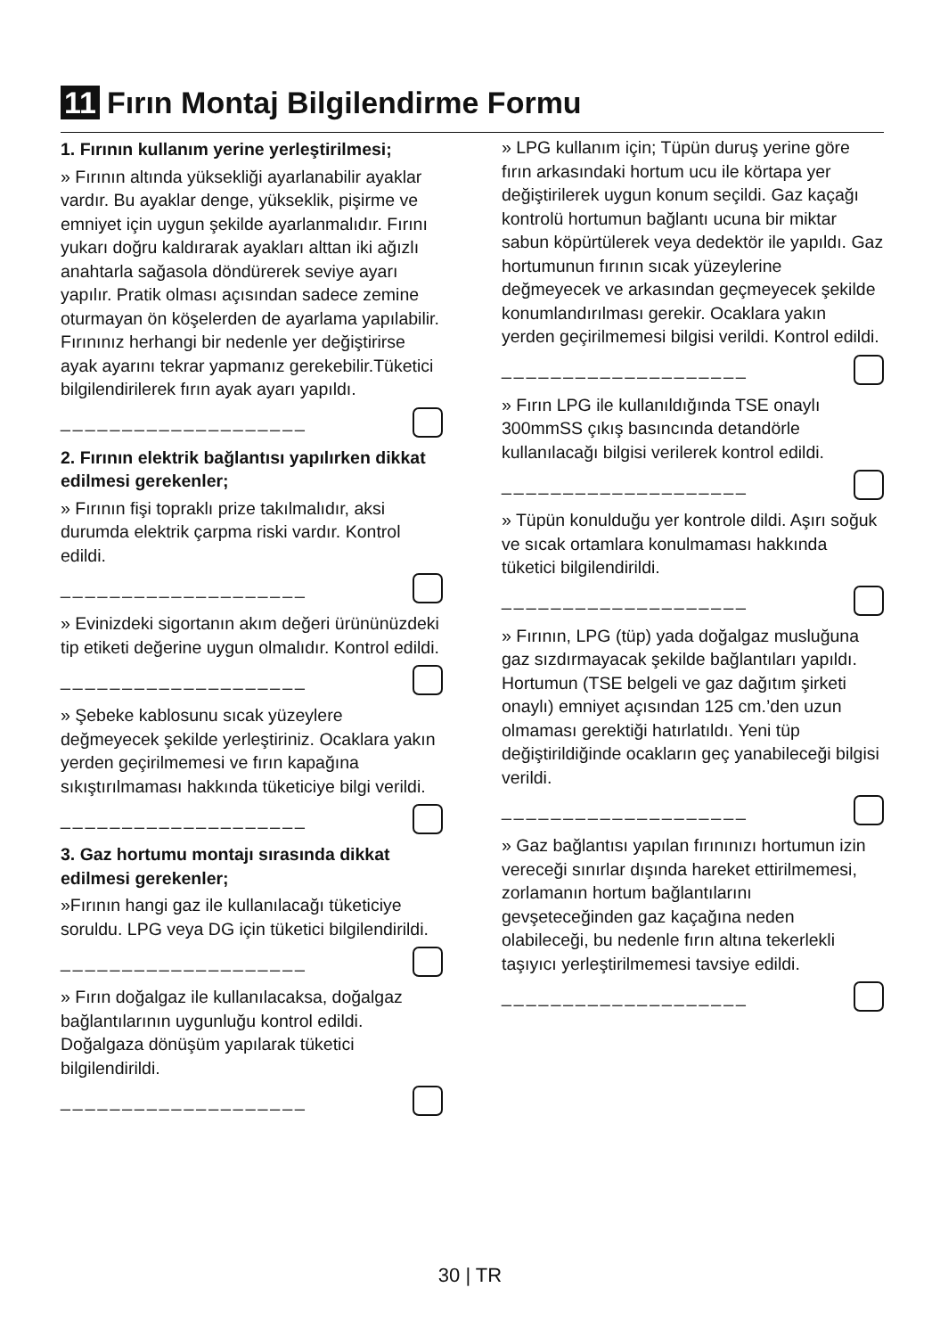11 Fırın Montaj Bilgilendirme Formu
1. Fırının kullanım yerine yerleştirilmesi;
» Fırının altında yüksekliği ayarlanabilir ayaklar vardır. Bu ayaklar denge, yükseklik, pişirme ve emniyet için uygun şekilde ayarlanmalıdır. Fırını yukarı doğru kaldırarak ayakları alttan iki ağızlı anahtarla sağasola döndürerek seviye ayarı yapılır. Pratik olması açısından sadece zemine oturmayan ön köşelerden de ayarlama yapılabilir. Fırınınız herhangi bir nedenle yer değiştirirse ayak ayarını tekrar yapmanız gerekebilir.Tüketici bilgilendirilerek fırın ayak ayarı yapıldı.
____________________
2. Fırının elektrik bağlantısı yapılırken dikkat edilmesi gerekenler;
» Fırının fişi topraklı prize takılmalıdır, aksi durumda elektrik çarpma riski vardır. Kontrol edildi.
____________________
» Evinizdeki sigortanın akım değeri ürününüzdeki tip etiketi değerine uygun olmalıdır. Kontrol edildi.
____________________
» Şebeke kablosunu sıcak yüzeylere değmeyecek şekilde yerleştiriniz. Ocaklara yakın yerden geçirilmemesi ve fırın kapağına sıkıştırılmaması hakkında tüketiciye bilgi verildi.
____________________
3. Gaz hortumu montajı sırasında dikkat edilmesi gerekenler;
»Fırının hangi gaz ile kullanılacağı tüketiciye soruldu. LPG veya DG için tüketici bilgilendirildi.
____________________
» Fırın doğalgaz ile kullanılacaksa, doğalgaz bağlantılarının uygunluğu kontrol edildi. Doğalgaza dönüşüm yapılarak tüketici bilgilendirildi.
____________________
» LPG kullanım için; Tüpün duruş yerine göre fırın arkasındaki hortum ucu ile körtapa yer değiştirilerek uygun konum seçildi. Gaz kaçağı kontrolü hortumun bağlantı ucuna bir miktar sabun köpürtülerek veya dedektör ile yapıldı. Gaz hortumunun fırının sıcak yüzeylerine değmeyecek ve arkasından geçmeyecek şekilde konumlandırılması gerekir. Ocaklara yakın yerden geçirilmemesi bilgisi verildi. Kontrol edildi.
____________________
» Fırın LPG ile kullanıldığında TSE onaylı 300mmSS çıkış basıncında detandörle kullanılacağı bilgisi verilerek kontrol edildi.
____________________
» Tüpün konulduğu yer kontrole dildi. Aşırı soğuk ve sıcak ortamlara konulmaması hakkında tüketici bilgilendirildi.
____________________
» Fırının, LPG (tüp) yada doğalgaz musluğuna gaz sızdırmayacak şekilde bağlantıları yapıldı. Hortumun (TSE belgeli ve gaz dağıtım şirketi onaylı) emniyet açısından 125 cm.’den uzun olmaması gerektiği hatırlatıldı. Yeni tüp değiştirildiğinde ocakların geç yanabileceği bilgisi verildi.
____________________
» Gaz bağlantısı yapılan fırınınızı hortumun izin vereceği sınırlar dışında hareket ettirilmemesi, zorlamanın hortum bağlantılarını gevşeteceğinden gaz kaçağına neden olabileceği, bu nedenle fırın altına tekerlekli taşıyıcı yerleştirilmemesi tavsiye edildi.
____________________
30 | TR